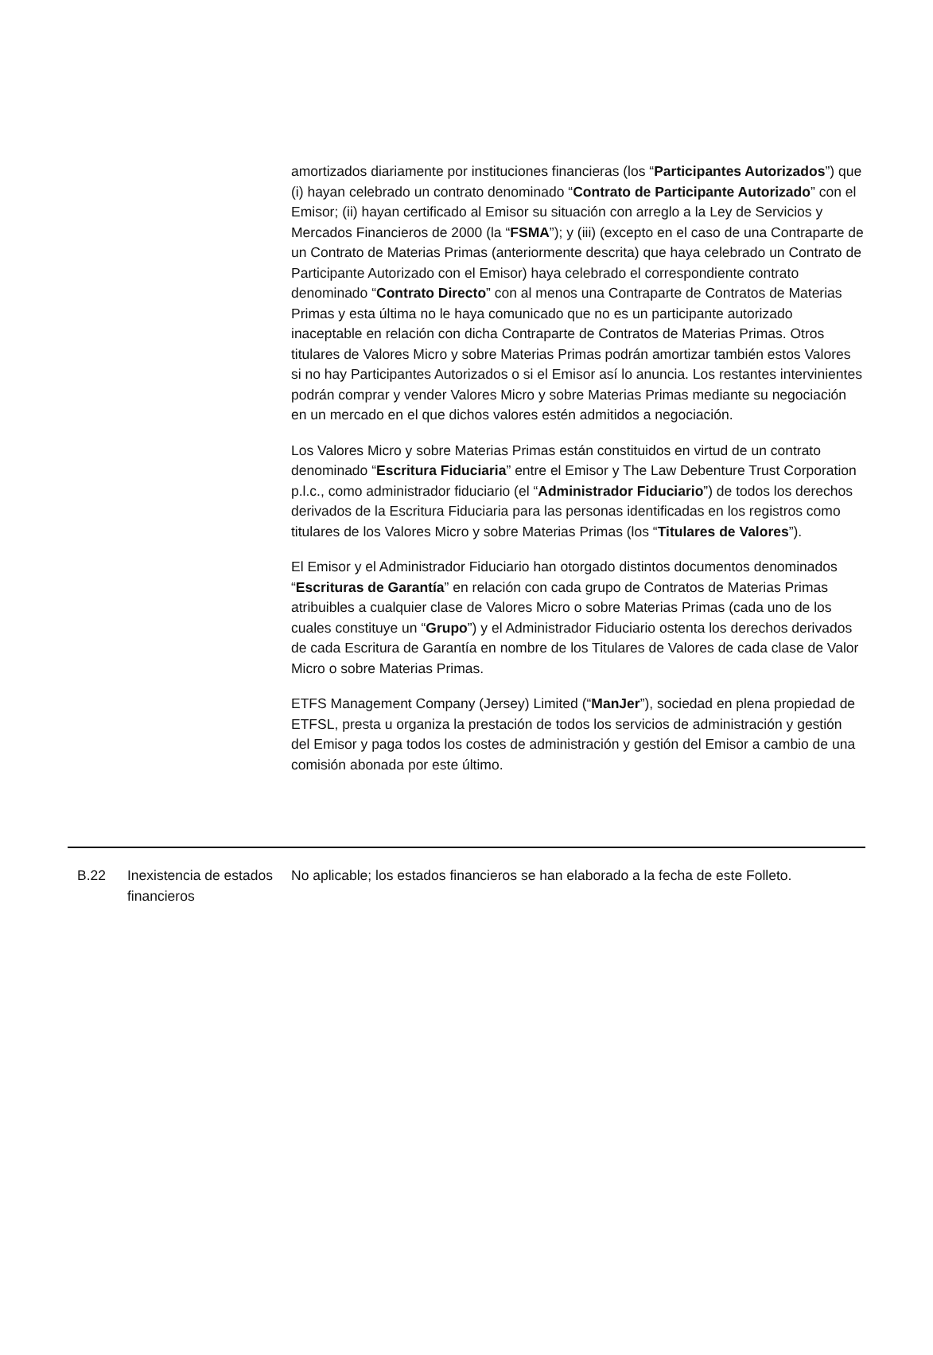amortizados diariamente por instituciones financieras (los “Participantes Autorizados”) que (i) hayan celebrado un contrato denominado “Contrato de Participante Autorizado” con el Emisor; (ii) hayan certificado al Emisor su situación con arreglo a la Ley de Servicios y Mercados Financieros de 2000 (la “FSMA”); y (iii) (excepto en el caso de una Contraparte de un Contrato de Materias Primas (anteriormente descrita) que haya celebrado un Contrato de Participante Autorizado con el Emisor) haya celebrado el correspondiente contrato denominado “Contrato Directo” con al menos una Contraparte de Contratos de Materias Primas y esta última no le haya comunicado que no es un participante autorizado inaceptable en relación con dicha Contraparte de Contratos de Materias Primas. Otros titulares de Valores Micro y sobre Materias Primas podrán amortizar también estos Valores si no hay Participantes Autorizados o si el Emisor así lo anuncia. Los restantes intervinientes podrán comprar y vender Valores Micro y sobre Materias Primas mediante su negociación en un mercado en el que dichos valores estén admitidos a negociación.
Los Valores Micro y sobre Materias Primas están constituidos en virtud de un contrato denominado “Escritura Fiduciaria” entre el Emisor y The Law Debenture Trust Corporation p.l.c., como administrador fiduciario (el “Administrador Fiduciario”) de todos los derechos derivados de la Escritura Fiduciaria para las personas identificadas en los registros como titulares de los Valores Micro y sobre Materias Primas (los “Titulares de Valores”).
El Emisor y el Administrador Fiduciario han otorgado distintos documentos denominados “Escrituras de Garantía” en relación con cada grupo de Contratos de Materias Primas atribuibles a cualquier clase de Valores Micro o sobre Materias Primas (cada uno de los cuales constituye un “Grupo”) y el Administrador Fiduciario ostenta los derechos derivados de cada Escritura de Garantía en nombre de los Titulares de Valores de cada clase de Valor Micro o sobre Materias Primas.
ETFS Management Company (Jersey) Limited (“ManJer”), sociedad en plena propiedad de ETFSL, presta u organiza la prestación de todos los servicios de administración y gestión del Emisor y paga todos los costes de administración y gestión del Emisor a cambio de una comisión abonada por este último.
| B.22 | Inexistencia de estados financieros | No aplicable; los estados financieros se han elaborado a la fecha de este Folleto. |